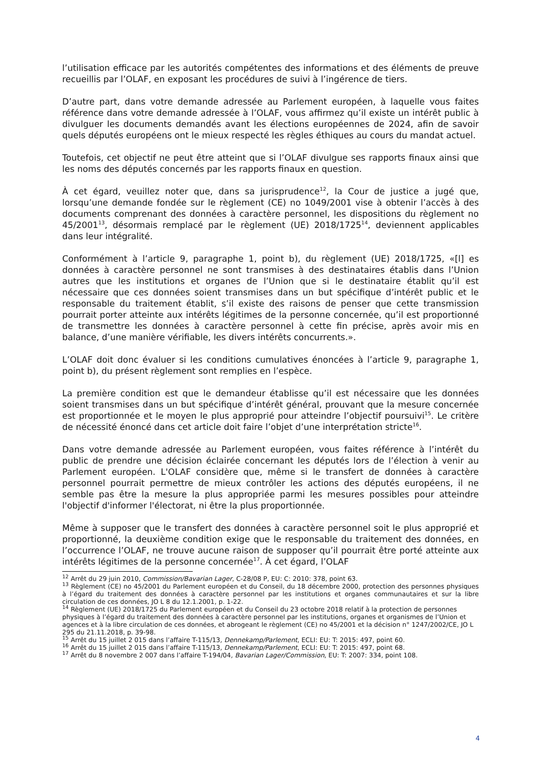l’utilisation efficace par les autorités compétentes des informations et des éléments de preuve recueillis par l’OLAF, en exposant les procédures de suivi à l’ingérence de tiers.
D’autre part, dans votre demande adressée au Parlement européen, à laquelle vous faites référence dans votre demande adressée à l’OLAF, vous affirmez qu’il existe un intérêt public à divulguer les documents demandés avant les élections européennes de 2024, afin de savoir quels députés européens ont le mieux respecté les règles éthiques au cours du mandat actuel.
Toutefois, cet objectif ne peut être atteint que si l’OLAF divulgue ses rapports finaux ainsi que les noms des députés concernés par les rapports finaux en question.
À cet égard, veuillez noter que, dans sa jurisprudence<sup>12</sup>, la Cour de justice a jugé que, lorsqu’une demande fondée sur le règlement (CE) no 1049/2001 vise à obtenir l’accès à des documents comprenant des données à caractère personnel, les dispositions du règlement no 45/2001<sup>13</sup>, désormais remplacé par le règlement (UE) 2018/1725<sup>14</sup>, deviennent applicables dans leur intégralité.
Conformément à l’article 9, paragraphe 1, point b), du règlement (UE) 2018/1725, «[l] es données à caractère personnel ne sont transmises à des destinataires établis dans l’Union autres que les institutions et organes de l’Union que si le destinataire établit qu’il est nécessaire que ces données soient transmises dans un but spécifique d’intérêt public et le responsable du traitement établit, s’il existe des raisons de penser que cette transmission pourrait porter atteinte aux intérêts légitimes de la personne concernée, qu’il est proportionné de transmettre les données à caractère personnel à cette fin précise, après avoir mis en balance, d’une manière vérifiable, les divers intérêts concurrents.».
L’OLAF doit donc évaluer si les conditions cumulatives énoncées à l’article 9, paragraphe 1, point b), du présent règlement sont remplies en l’espèce.
La première condition est que le demandeur établisse qu’il est nécessaire que les données soient transmises dans un but spécifique d’intérêt général, prouvant que la mesure concernée est proportionnée et le moyen le plus approprié pour atteindre l’objectif poursuivi<sup>15</sup>. Le critère de nécessité énoncé dans cet article doit faire l’objet d’une interprétation stricte<sup>16</sup>.
Dans votre demande adressée au Parlement européen, vous faites référence à l’intérêt du public de prendre une décision éclairée concernant les députés lors de l’élection à venir au Parlement européen. L'OLAF considère que, même si le transfert de données à caractère personnel pourrait permettre de mieux contrôler les actions des députés européens, il ne semble pas être la mesure la plus appropriée parmi les mesures possibles pour atteindre l'objectif d'informer l'électorat, ni être la plus proportionnée.
Même à supposer que le transfert des données à caractère personnel soit le plus approprié et proportionné, la deuxième condition exige que le responsable du traitement des données, en l’occurrence l’OLAF, ne trouve aucune raison de supposer qu’il pourrait être porté atteinte aux intérêts légitimes de la personne concernée<sup>17</sup>. À cet égard, l’OLAF
<sup>12</sup> Arrêt du 29 juin 2010, Commission/Bavarian Lager, C-28/08 P, EU: C: 2010: 378, point 63.
<sup>13</sup> Règlement (CE) no 45/2001 du Parlement européen et du Conseil, du 18 décembre 2000, protection des personnes physiques à l’égard du traitement des données à caractère personnel par les institutions et organes communautaires et sur la libre circulation de ces données, JO L 8 du 12.1.2001, p. 1-22.
<sup>14</sup> Règlement (UE) 2018/1725 du Parlement européen et du Conseil du 23 octobre 2018 relatif à la protection de personnes physiques à l’égard du traitement des données à caractère personnel par les institutions, organes et organismes de l’Union et agences et à la libre circulation de ces données, et abrogeant le règlement (CE) no 45/2001 et la décision n° 1247/2002/CE, JO L 295 du 21.11.2018, p. 39-98.
<sup>15</sup> Arrêt du 15 juillet 2 015 dans l’affaire T-115/13, Dennekamp/Parlement, ECLI: EU: T: 2015: 497, point 60.
<sup>16</sup> Arrêt du 15 juillet 2 015 dans l’affaire T-115/13, Dennekamp/Parlement, ECLI: EU: T: 2015: 497, point 68.
<sup>17</sup> Arrêt du 8 novembre 2 007 dans l’affaire T-194/04, Bavarian Lager/Commission, EU: T: 2007: 334, point 108.
4